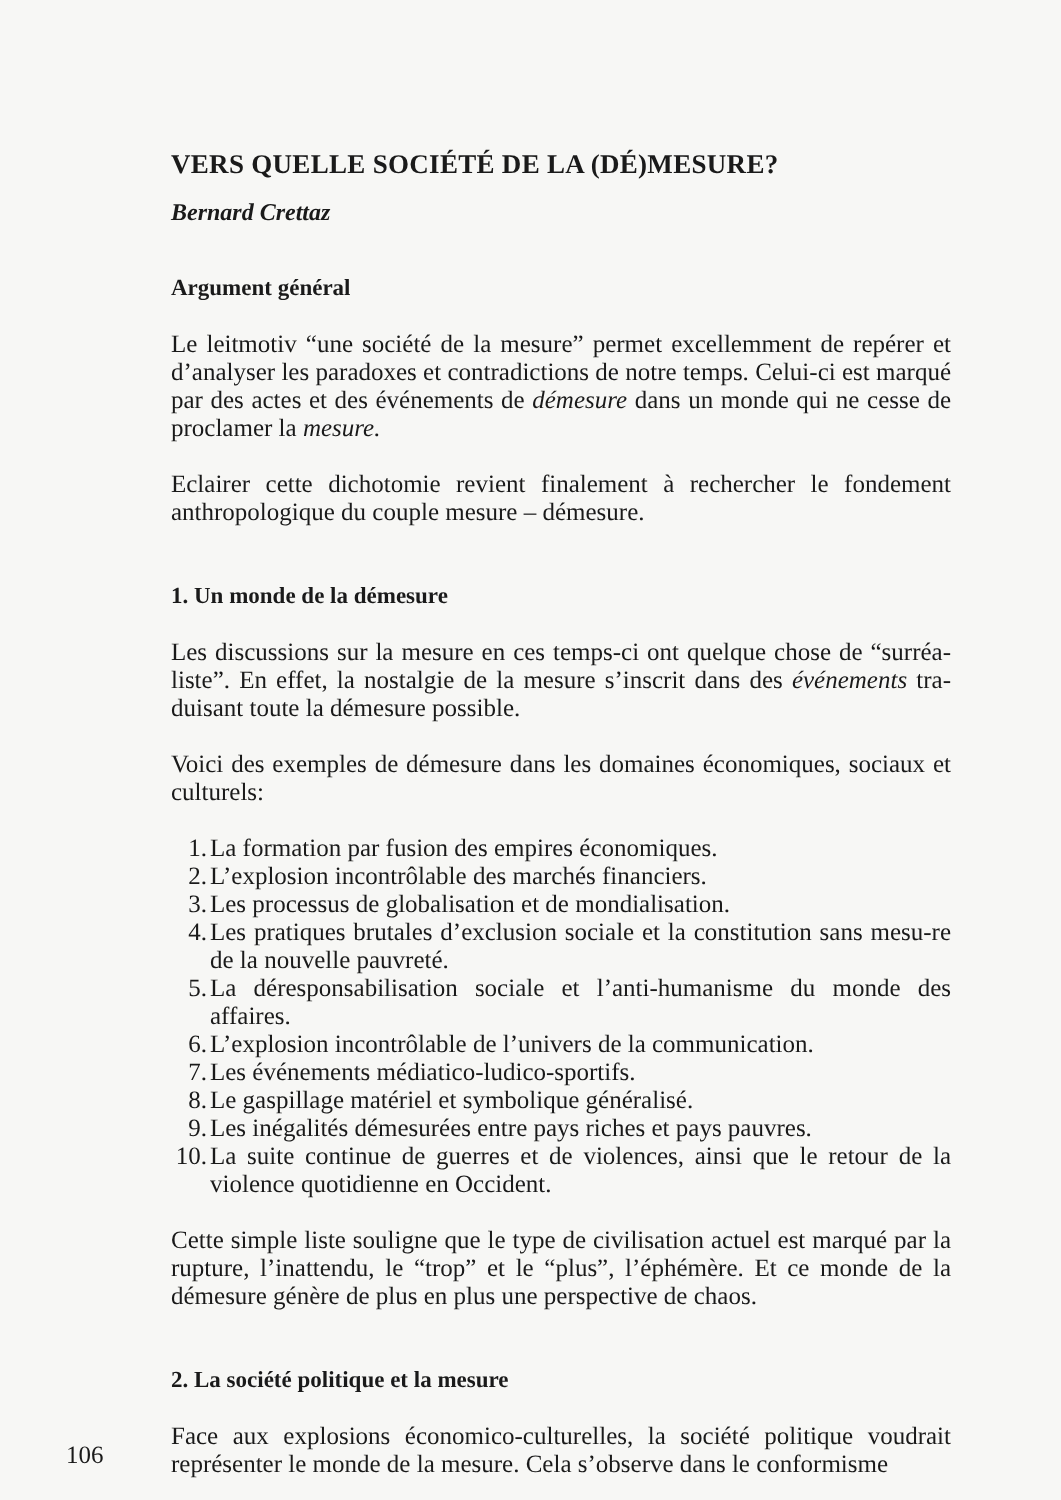VERS QUELLE SOCIÉTÉ DE LA (DÉ)MESURE?
Bernard Crettaz
Argument général
Le leitmotiv “une société de la mesure” permet excellemment de repérer et d’analyser les paradoxes et contradictions de notre temps. Celui-ci est marqué par des actes et des événements de démesure dans un monde qui ne cesse de proclamer la mesure.
Eclairer cette dichotomie revient finalement à rechercher le fondement anthropologique du couple mesure – démesure.
1. Un monde de la démesure
Les discussions sur la mesure en ces temps-ci ont quelque chose de “surréa-liste”. En effet, la nostalgie de la mesure s’inscrit dans des événements tra-duisant toute la démesure possible.
Voici des exemples de démesure dans les domaines économiques, sociaux et culturels:
1. La formation par fusion des empires économiques.
2. L’explosion incontrôlable des marchés financiers.
3. Les processus de globalisation et de mondialisation.
4. Les pratiques brutales d’exclusion sociale et la constitution sans mesu-re de la nouvelle pauvreté.
5. La déresponsabilisation sociale et l’anti-humanisme du monde des affaires.
6. L’explosion incontrôlable de l’univers de la communication.
7. Les événements médiatico-ludico-sportifs.
8. Le gaspillage matériel et symbolique généralisé.
9. Les inégalités démesurées entre pays riches et pays pauvres.
10. La suite continue de guerres et de violences, ainsi que le retour de la violence quotidienne en Occident.
Cette simple liste souligne que le type de civilisation actuel est marqué par la rupture, l’inattendu, le “trop” et le “plus”, l’éphémère. Et ce monde de la démesure génère de plus en plus une perspective de chaos.
2. La société politique et la mesure
Face aux explosions économico-culturelles, la société politique voudrait représenter le monde de la mesure. Cela s’observe dans le conformisme
106